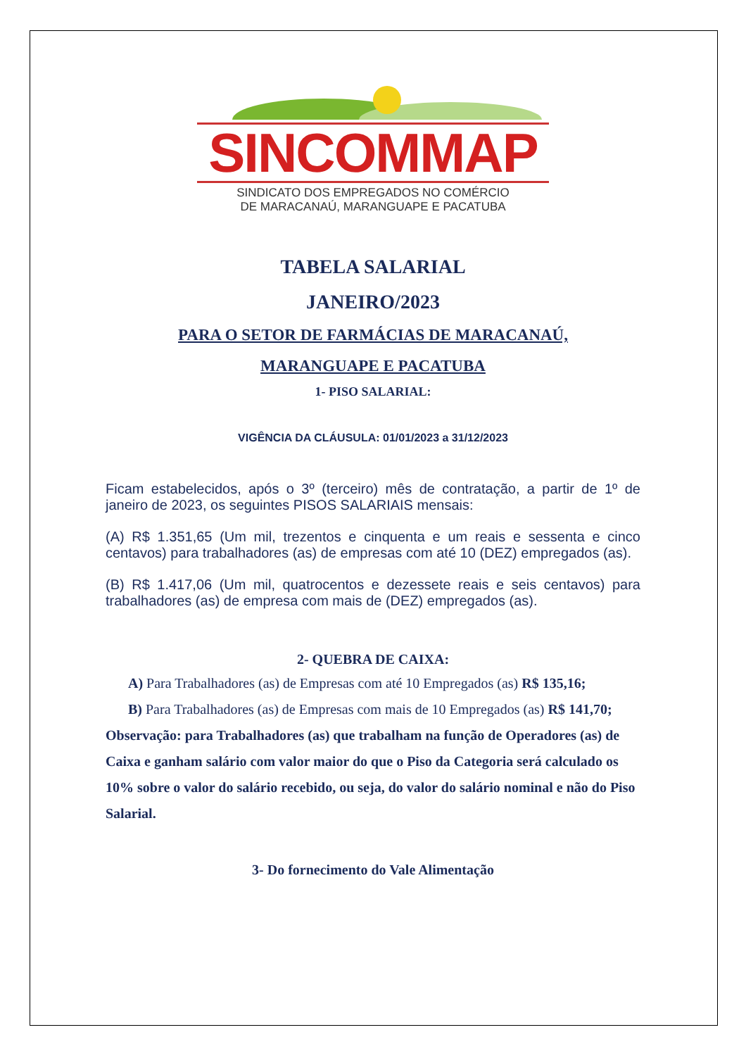SINCOMMAP
SINDICATO DOS EMPREGADOS NO COMÉRCIO
DE MARACANAÚ, MARANGUAPE E PACATUBA
TABELA SALARIAL
JANEIRO/2023
PARA O SETOR DE FARMÁCIAS DE MARACANAÚ,
MARANGUAPE E PACATUBA
1- PISO SALARIAL:
VIGÊNCIA DA CLÁUSULA: 01/01/2023 a 31/12/2023
Ficam estabelecidos, após o 3º (terceiro) mês de contratação, a partir de 1º de janeiro de 2023, os seguintes PISOS SALARIAIS mensais:
(A) R$ 1.351,65 (Um mil, trezentos e cinquenta e um reais e sessenta e cinco centavos) para trabalhadores (as) de empresas com até 10 (DEZ) empregados (as).
(B) R$ 1.417,06 (Um mil, quatrocentos e dezessete reais e seis centavos) para trabalhadores (as) de empresa com mais de (DEZ) empregados (as).
2- QUEBRA DE CAIXA:
A) Para Trabalhadores (as) de Empresas com até 10 Empregados (as) R$ 135,16;
B) Para Trabalhadores (as) de Empresas com mais de 10 Empregados (as) R$ 141,70;
Observação: para Trabalhadores (as) que trabalham na função de Operadores (as) de Caixa e ganham salário com valor maior do que o Piso da Categoria será calculado os 10% sobre o valor do salário recebido, ou seja, do valor do salário nominal e não do Piso Salarial.
3- Do fornecimento do Vale Alimentação